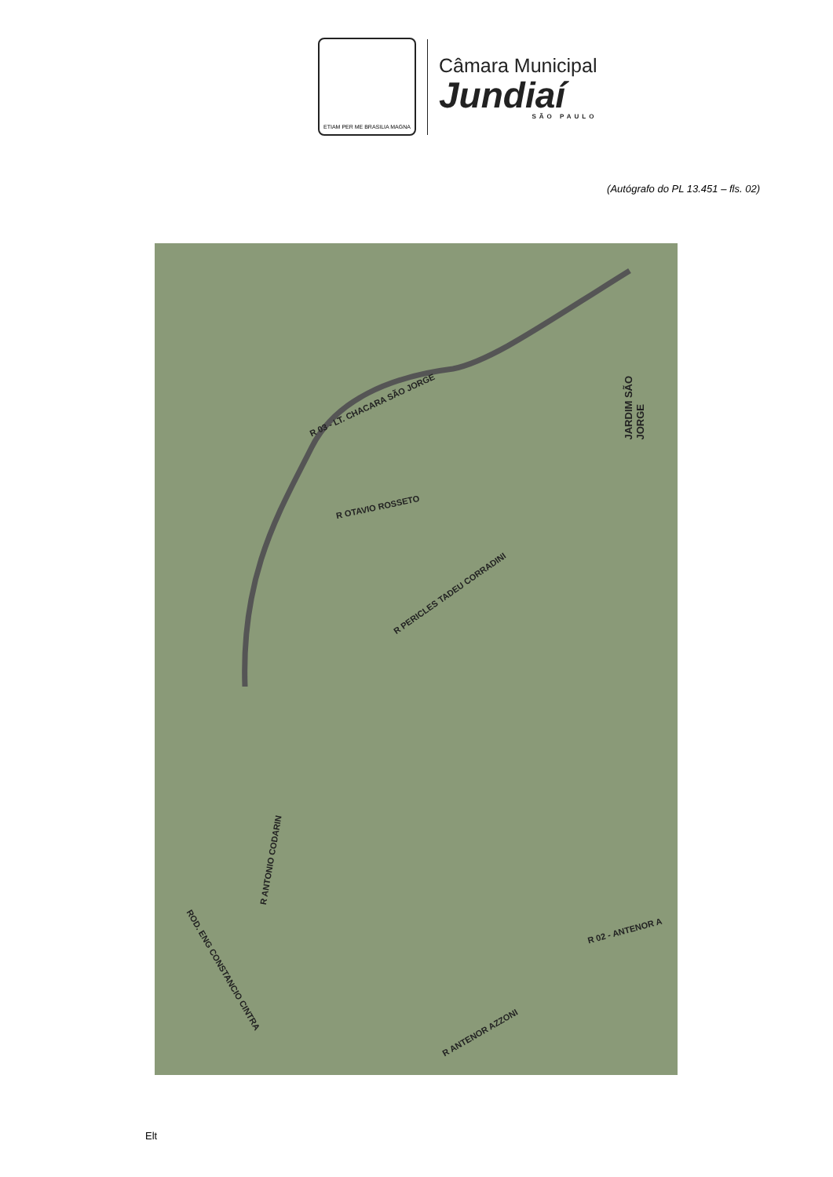ETIAM PER ME BRASILIA MAGNA
Câmara Municipal
Jundiaí
SÃO PAULO
(Autógrafo do PL 13.451 – fls. 02)
R 03 - LT. CHACARA SÃO JORGE
JARDIM SÃO JORGE
R OTAVIO ROSSETO
R PERICLES TADEU CORRADINI
R ANTONIO CODARIN
ROD. ENG CONSTANCIO CINTRA
R 02 - ANTENOR A
R ANTENOR AZZONI
Elt